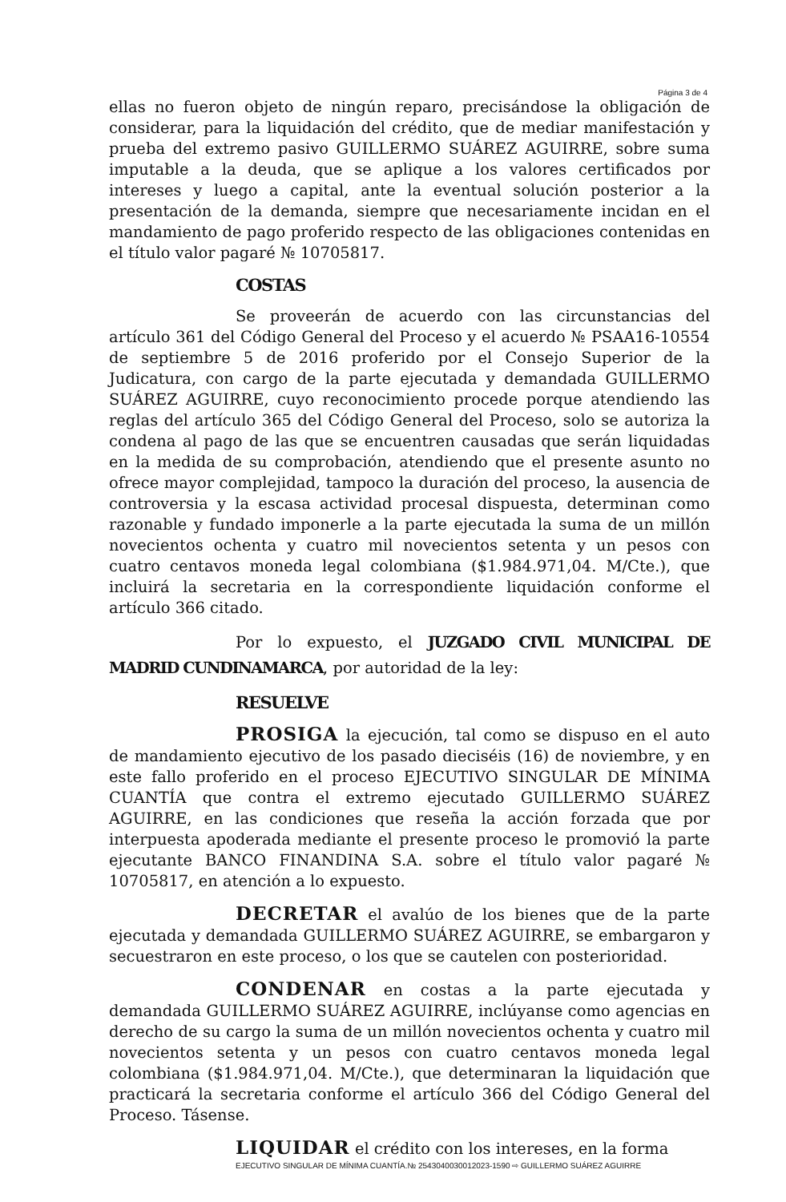Página 3 de 4
ellas no fueron objeto de ningún reparo, precisándose la obligación de considerar, para la liquidación del crédito, que de mediar manifestación y prueba del extremo pasivo GUILLERMO SUÁREZ AGUIRRE, sobre suma imputable a la deuda, que se aplique a los valores certificados por intereses y luego a capital, ante la eventual solución posterior a la presentación de la demanda, siempre que necesariamente incidan en el mandamiento de pago proferido respecto de las obligaciones contenidas en el título valor pagaré № 10705817.
COSTAS
Se proveerán de acuerdo con las circunstancias del artículo 361 del Código General del Proceso y el acuerdo № PSAA16-10554 de septiembre 5 de 2016 proferido por el Consejo Superior de la Judicatura, con cargo de la parte ejecutada y demandada GUILLERMO SUÁREZ AGUIRRE, cuyo reconocimiento procede porque atendiendo las reglas del artículo 365 del Código General del Proceso, solo se autoriza la condena al pago de las que se encuentren causadas que serán liquidadas en la medida de su comprobación, atendiendo que el presente asunto no ofrece mayor complejidad, tampoco la duración del proceso, la ausencia de controversia y la escasa actividad procesal dispuesta, determinan como razonable y fundado imponerle a la parte ejecutada la suma de un millón novecientos ochenta y cuatro mil novecientos setenta y un pesos con cuatro centavos moneda legal colombiana ($1.984.971,04. M/Cte.), que incluirá la secretaria en la correspondiente liquidación conforme el artículo 366 citado.
Por lo expuesto, el JUZGADO CIVIL MUNICIPAL DE MADRID CUNDINAMARCA, por autoridad de la ley:
RESUELVE
PROSIGA la ejecución, tal como se dispuso en el auto de mandamiento ejecutivo de los pasado dieciséis (16) de noviembre, y en este fallo proferido en el proceso EJECUTIVO SINGULAR DE MÍNIMA CUANTÍA que contra el extremo ejecutado GUILLERMO SUÁREZ AGUIRRE, en las condiciones que reseña la acción forzada que por interpuesta apoderada mediante el presente proceso le promovió la parte ejecutante BANCO FINANDINA S.A. sobre el título valor pagaré № 10705817, en atención a lo expuesto.
DECRETAR el avalúo de los bienes que de la parte ejecutada y demandada GUILLERMO SUÁREZ AGUIRRE, se embargaron y secuestraron en este proceso, o los que se cautelen con posterioridad.
CONDENAR en costas a la parte ejecutada y demandada GUILLERMO SUÁREZ AGUIRRE, inclúyanse como agencias en derecho de su cargo la suma de un millón novecientos ochenta y cuatro mil novecientos setenta y un pesos con cuatro centavos moneda legal colombiana ($1.984.971,04. M/Cte.), que determinaran la liquidación que practicará la secretaria conforme el artículo 366 del Código General del Proceso. Tásense.
LIQUIDAR el crédito con los intereses, en la forma
EJECUTIVO SINGULAR DE MÍNIMA CUANTÍA.№ 2543040030012023-1590 ⇨ GUILLERMO SUÁREZ AGUIRRE